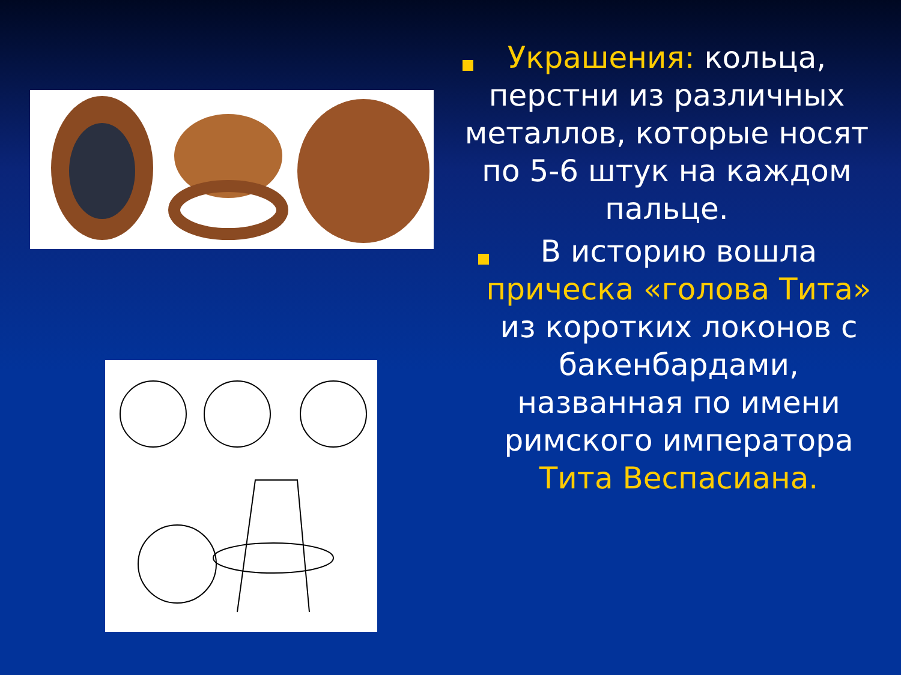Украшения: кольца, перстни из различных металлов, которые носят по 5-6 штук на каждом пальце.
В историю вошла прическа «голова Тита» из коротких локонов с бакенбардами, названная по имени римского императора Тита Веспасиана.